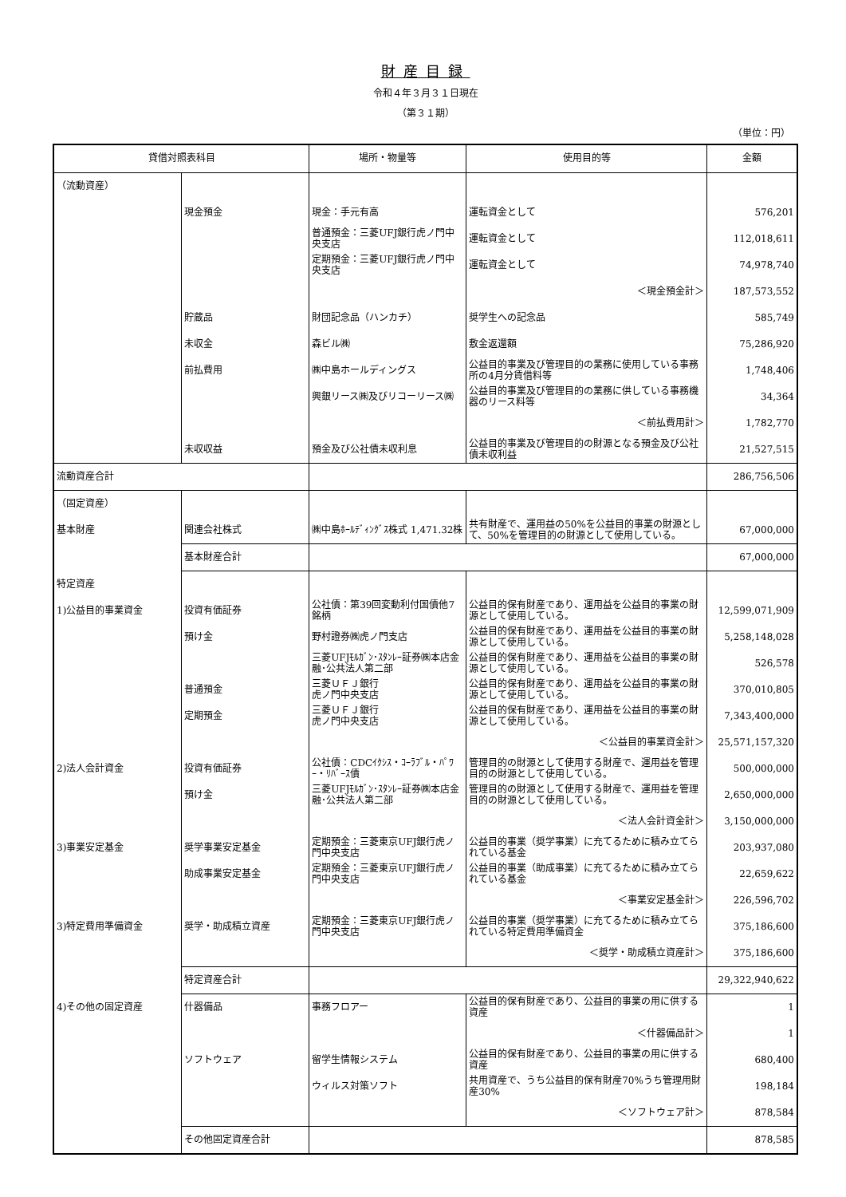財産目録
令和４年３月３１日現在
（第３１期）
（単位：円）
| 貸借対照表科目 | | 場所・物量等 | 使用目的等 | 金額 |
| --- | --- | --- | --- | --- |
| （流動資産） | | | | |
| | 現金預金 | 現金：手元有高 | 運転資金として | 576,201 |
| | | 普通預金：三菱UFJ銀行虎ノ門中央支店 | 運転資金として | 112,018,611 |
| | | 定期預金：三菱UFJ銀行虎ノ門中央支店 | 運転資金として | 74,978,740 |
| | | | ＜現金預金計＞ | 187,573,552 |
| | 貯蔵品 | 財団記念品（ハンカチ） | 奨学生への記念品 | 585,749 |
| | 未収金 | 森ビル㈱ | 敷金返還額 | 75,286,920 |
| | 前払費用 | ㈱中島ホールディングス | 公益目的事業及び管理目的の業務に使用している事務所の4月分賃借料等 | 1,748,406 |
| | | 興銀リース㈱及びリコーリース㈱ | 公益目的事業及び管理目的の業務に供している事務機器のリース料等 | 34,364 |
| | | | ＜前払費用計＞ | 1,782,770 |
| | 未収収益 | 預金及び公社債未収利息 | 公益目的事業及び管理目的の財源となる預金及び公社債未収利益 | 21,527,515 |
| 流動資産合計 | | | | 286,756,506 |
| （固定資産） | | | | |
| 基本財産 | 関連会社株式 | ㈱中島ﾎｰﾙﾃﾞｨﾝｸﾞｽ株式 1,471.32株 | 共有財産で、運用益の50%を公益目的事業の財源として、50%を管理目的の財源として使用している。 | 67,000,000 |
| | 基本財産合計 | | | 67,000,000 |
| 特定資産 | | | | |
| 1)公益目的事業資金 | 投資有価証券 | 公社債：第39回変動利付国債他7銘柄 | 公益目的保有財産であり、運用益を公益目的事業の財源として使用している。 | 12,599,071,909 |
| | 預け金 | 野村證券㈱虎ノ門支店 | 公益目的保有財産であり、運用益を公益目的事業の財源として使用している。 | 5,258,148,028 |
| | | 三菱UFJﾓﾙｶﾞﾝ･ｽﾀﾝﾚｰ証券㈱本店金融･公共法人第二部 | 公益目的保有財産であり、運用益を公益目的事業の財源として使用している。 | 526,578 |
| | 普通預金 | 三菱ＵＦＪ銀行 虎ノ門中央支店 | 公益目的保有財産であり、運用益を公益目的事業の財源として使用している。 | 370,010,805 |
| | 定期預金 | 三菱ＵＦＪ銀行 虎ノ門中央支店 | 公益目的保有財産であり、運用益を公益目的事業の財源として使用している。 | 7,343,400,000 |
| | | | ＜公益目的事業資金計＞ | 25,571,157,320 |
| 2)法人会計資金 | 投資有価証券 | 公社債：CDCｲｸｼｽ・ｺｰﾗﾌﾞﾙ・ﾊﾟﾜｰ・ﾘﾊﾞｰｽ債 | 管理目的の財源として使用する財産で、運用益を管理目的の財源として使用している。 | 500,000,000 |
| | 預け金 | 三菱UFJﾓﾙｶﾞﾝ･ｽﾀﾝﾚｰ証券㈱本店金融･公共法人第二部 | 管理目的の財源として使用する財産で、運用益を管理目的の財源として使用している。 | 2,650,000,000 |
| | | | ＜法人会計資金計＞ | 3,150,000,000 |
| 3)事業安定基金 | 奨学事業安定基金 | 定期預金：三菱東京UFJ銀行虎ノ門中央支店 | 公益目的事業（奨学事業）に充てるために積み立てられている基金 | 203,937,080 |
| | 助成事業安定基金 | 定期預金：三菱東京UFJ銀行虎ノ門中央支店 | 公益目的事業（助成事業）に充てるために積み立てられている基金 | 22,659,622 |
| | | | ＜事業安定基金計＞ | 226,596,702 |
| 3)特定費用準備資金 | 奨学・助成積立資産 | 定期預金：三菱東京UFJ銀行虎ノ門中央支店 | 公益目的事業（奨学事業）に充てるために積み立てられている特定費用準備資金 | 375,186,600 |
| | | | ＜奨学・助成積立資産計＞ | 375,186,600 |
| | 特定資産合計 | | | 29,322,940,622 |
| 4)その他の固定資産 | 什器備品 | 事務フロアー | 公益目的保有財産であり、公益目的事業の用に供する資産 | 1 |
| | | | ＜什器備品計＞ | 1 |
| | ソフトウェア | 留学生情報システム | 公益目的保有財産であり、公益目的事業の用に供する資産 | 680,400 |
| | | ウィルス対策ソフト | 共用資産で、うち公益目的保有財産70%うち管理用財産30% | 198,184 |
| | | | ＜ソフトウェア計＞ | 878,584 |
| | その他固定資産合計 | | | 878,585 |